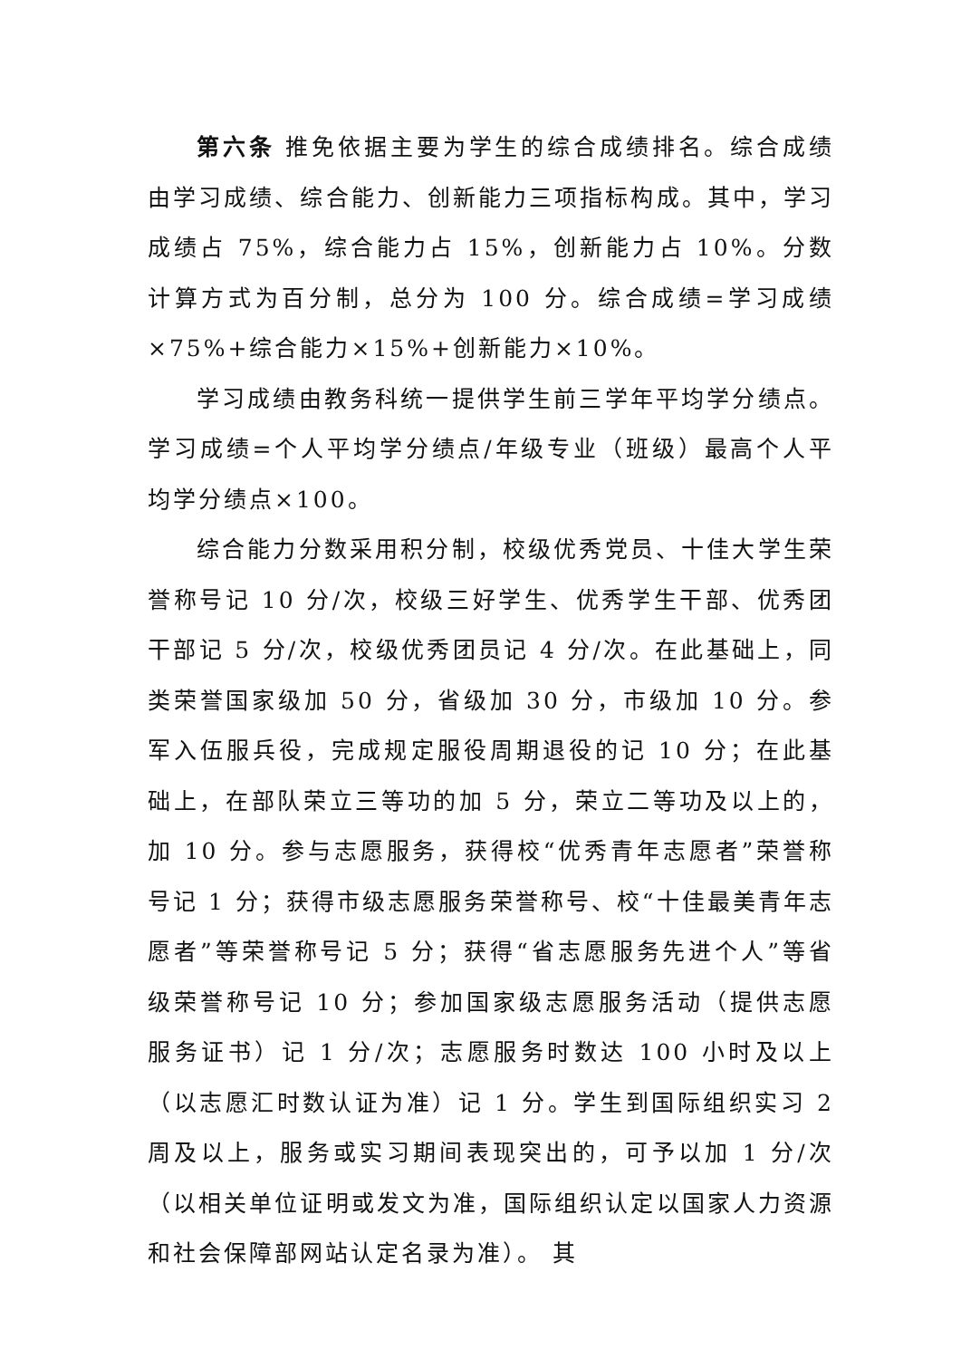第六条 推免依据主要为学生的综合成绩排名。综合成绩由学习成绩、综合能力、创新能力三项指标构成。其中，学习成绩占 75%，综合能力占 15%，创新能力占 10%。分数计算方式为百分制，总分为 100 分。综合成绩=学习成绩×75%+综合能力×15%+创新能力×10%。
学习成绩由教务科统一提供学生前三学年平均学分绩点。学习成绩=个人平均学分绩点/年级专业（班级）最高个人平均学分绩点×100。
综合能力分数采用积分制，校级优秀党员、十佳大学生荣誉称号记 10 分/次，校级三好学生、优秀学生干部、优秀团干部记 5 分/次，校级优秀团员记 4 分/次。在此基础上，同类荣誉国家级加 50 分，省级加 30 分，市级加 10 分。参军入伍服兵役，完成规定服役周期退役的记 10 分；在此基础上，在部队荣立三等功的加 5 分，荣立二等功及以上的，加 10 分。参与志愿服务，获得校“优秀青年志愿者”荣誉称号记 1 分；获得市级志愿服务荣誉称号、校“十佳最美青年志愿者”等荣誉称号记 5 分；获得“省志愿服务先进个人”等省级荣誉称号记 10 分；参加国家级志愿服务活动（提供志愿服务证书）记 1 分/次；志愿服务时数达 100 小时及以上（以志愿汇时数认证为准）记 1 分。学生到国际组织实习 2 周及以上，服务或实习期间表现突出的，可予以加 1 分/次（以相关单位证明或发文为准，国际组织认定以国家人力资源和社会保障部网站认定名录为准）。 其